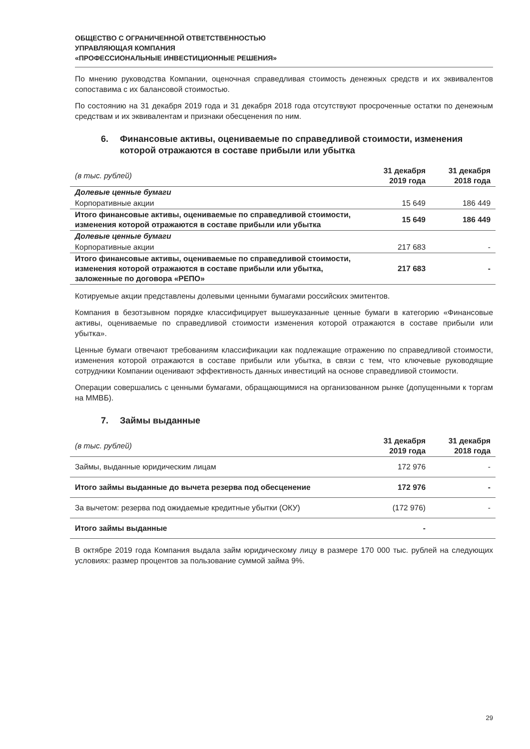ОБЩЕСТВО С ОГРАНИЧЕННОЙ ОТВЕТСТВЕННОСТЬЮ
УПРАВЛЯЮЩАЯ КОМПАНИЯ
«ПРОФЕССИОНАЛЬНЫЕ ИНВЕСТИЦИОННЫЕ РЕШЕНИЯ»
По мнению руководства Компании, оценочная справедливая стоимость денежных средств и их эквивалентов сопоставима с их балансовой стоимостью.
По состоянию на 31 декабря 2019 года и 31 декабря 2018 года отсутствуют просроченные остатки по денежным средствам и их эквивалентам и признаки обесценения по ним.
6. Финансовые активы, оцениваемые по справедливой стоимости, изменения которой отражаются в составе прибыли или убытка
| (в тыс. рублей) | 31 декабря 2019 года | 31 декабря 2018 года |
| --- | --- | --- |
| Долевые ценные бумаги | | |
| Корпоративные акции | 15 649 | 186 449 |
| Итого финансовые активы, оцениваемые по справедливой стоимости, изменения которой отражаются в составе прибыли или убытка | 15 649 | 186 449 |
| Долевые ценные бумаги | | |
| Корпоративные акции | 217 683 | - |
| Итого финансовые активы, оцениваемые по справедливой стоимости, изменения которой отражаются в составе прибыли или убытка, заложенные по договора «РЕПО» | 217 683 | - |
Котируемые акции представлены долевыми ценными бумагами российских эмитентов.
Компания в безотзывном порядке классифицирует вышеуказанные ценные бумаги в категорию «Финансовые активы, оцениваемые по справедливой стоимости изменения которой отражаются в составе прибыли или убытка».
Ценные бумаги отвечают требованиям классификации как подлежащие отражению по справедливой стоимости, изменения которой отражаются в составе прибыли или убытка, в связи с тем, что ключевые руководящие сотрудники Компании оценивают эффективность данных инвестиций на основе справедливой стоимости.
Операции совершались с ценными бумагами, обращающимися на организованном рынке (допущенными к торгам на ММВБ).
7. Займы выданные
| (в тыс. рублей) | 31 декабря 2019 года | 31 декабря 2018 года |
| --- | --- | --- |
| Займы, выданные юридическим лицам | 172 976 | - |
| Итого займы выданные до вычета резерва под обесценение | 172 976 | - |
| За вычетом: резерва под ожидаемые кредитные убытки (ОКУ) | (172 976) | - |
| Итого займы выданные | - | |
В октябре 2019 года Компания выдала займ юридическому лицу в размере 170 000 тыс. рублей на следующих условиях: размер процентов за пользование суммой займа 9%.
29